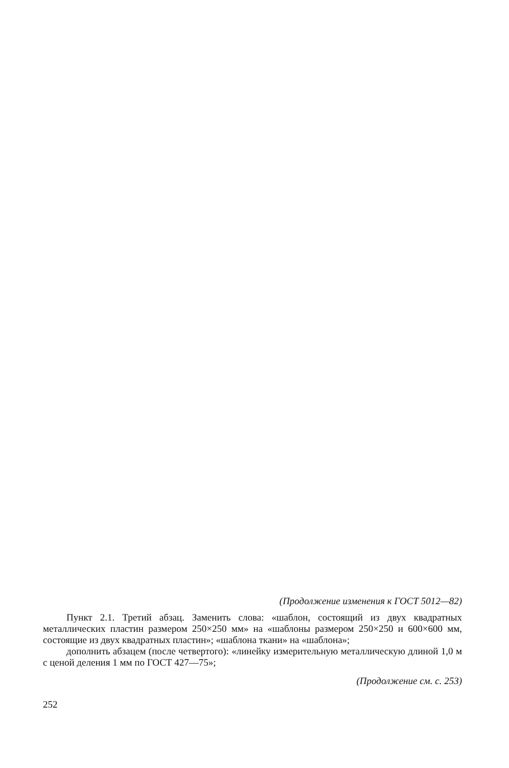(Продолжение изменения к ГОСТ 5012—82)
Пункт 2.1. Третий абзац. Заменить слова: «шаблон, состоящий из двух квадратных металлических пластин размером 250×250 мм» на «шаблоны размером 250×250 и 600×600 мм, состоящие из двух квадратных пластин»; «шаблона ткани» на «шаблона»;
дополнить абзацем (после четвертого): «линейку измерительную металлическую длиной 1,0 м с ценой деления 1 мм по ГОСТ 427—75»;
(Продолжение см. с. 253)
252